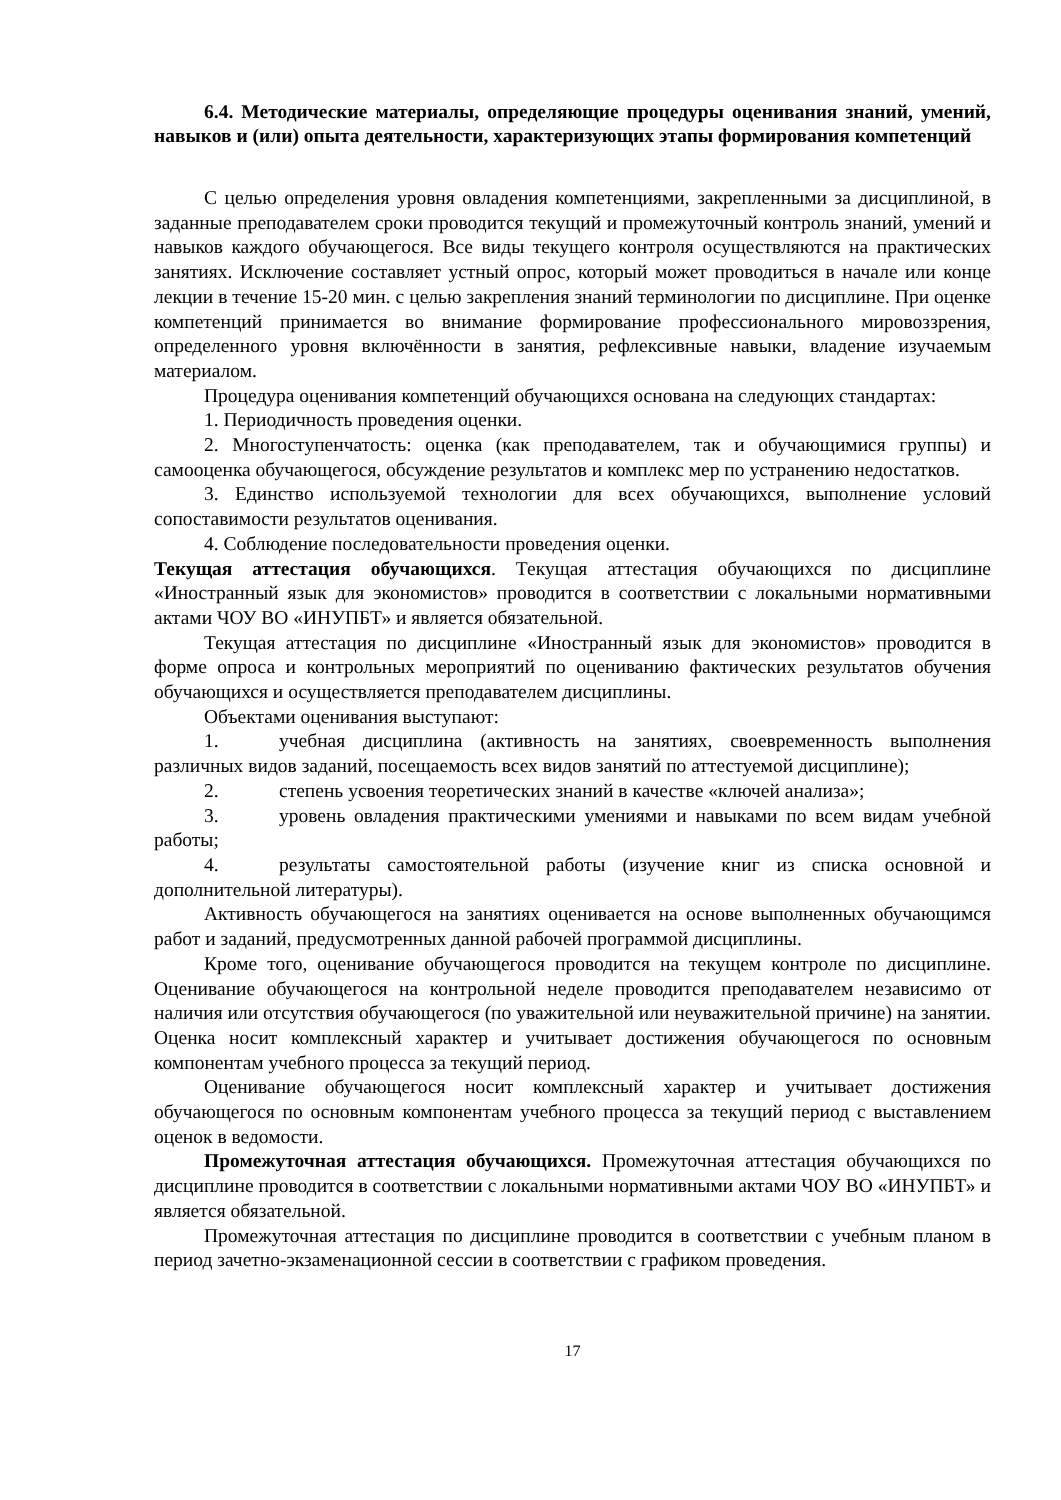6.4. Методические материалы, определяющие процедуры оценивания знаний, умений, навыков и (или) опыта деятельности, характеризующих этапы формирования компетенций
С целью определения уровня овладения компетенциями, закрепленными за дисциплиной, в заданные преподавателем сроки проводится текущий и промежуточный контроль знаний, умений и навыков каждого обучающегося. Все виды текущего контроля осуществляются на практических занятиях. Исключение составляет устный опрос, который может проводиться в начале или конце лекции в течение 15-20 мин. с целью закрепления знаний терминологии по дисциплине. При оценке компетенций принимается во внимание формирование профессионального мировоззрения, определенного уровня включённости в занятия, рефлексивные навыки, владение изучаемым материалом.
Процедура оценивания компетенций обучающихся основана на следующих стандартах:
1. Периодичность проведения оценки.
2. Многоступенчатость: оценка (как преподавателем, так и обучающимися группы) и самооценка обучающегося, обсуждение результатов и комплекс мер по устранению недостатков.
3. Единство используемой технологии для всех обучающихся, выполнение условий сопоставимости результатов оценивания.
4. Соблюдение последовательности проведения оценки.
Текущая аттестация обучающихся. Текущая аттестация обучающихся по дисциплине «Иностранный язык для экономистов» проводится в соответствии с локальными нормативными актами ЧОУ ВО «ИНУПБТ» и является обязательной.
Текущая аттестация по дисциплине «Иностранный язык для экономистов» проводится в форме опроса и контрольных мероприятий по оцениванию фактических результатов обучения обучающихся и осуществляется преподавателем дисциплины.
Объектами оценивания выступают:
1. учебная дисциплина (активность на занятиях, своевременность выполнения различных видов заданий, посещаемость всех видов занятий по аттестуемой дисциплине);
2. степень усвоения теоретических знаний в качестве «ключей анализа»;
3. уровень овладения практическими умениями и навыками по всем видам учебной работы;
4. результаты самостоятельной работы (изучение книг из списка основной и дополнительной литературы).
Активность обучающегося на занятиях оценивается на основе выполненных обучающимся работ и заданий, предусмотренных данной рабочей программой дисциплины.
Кроме того, оценивание обучающегося проводится на текущем контроле по дисциплине. Оценивание обучающегося на контрольной неделе проводится преподавателем независимо от наличия или отсутствия обучающегося (по уважительной или неуважительной причине) на занятии. Оценка носит комплексный характер и учитывает достижения обучающегося по основным компонентам учебного процесса за текущий период.
Оценивание обучающегося носит комплексный характер и учитывает достижения обучающегося по основным компонентам учебного процесса за текущий период с выставлением оценок в ведомости.
Промежуточная аттестация обучающихся. Промежуточная аттестация обучающихся по дисциплине проводится в соответствии с локальными нормативными актами ЧОУ ВО «ИНУПБТ» и является обязательной.
Промежуточная аттестация по дисциплине проводится в соответствии с учебным планом в период зачетно-экзаменационной сессии в соответствии с графиком проведения.
17